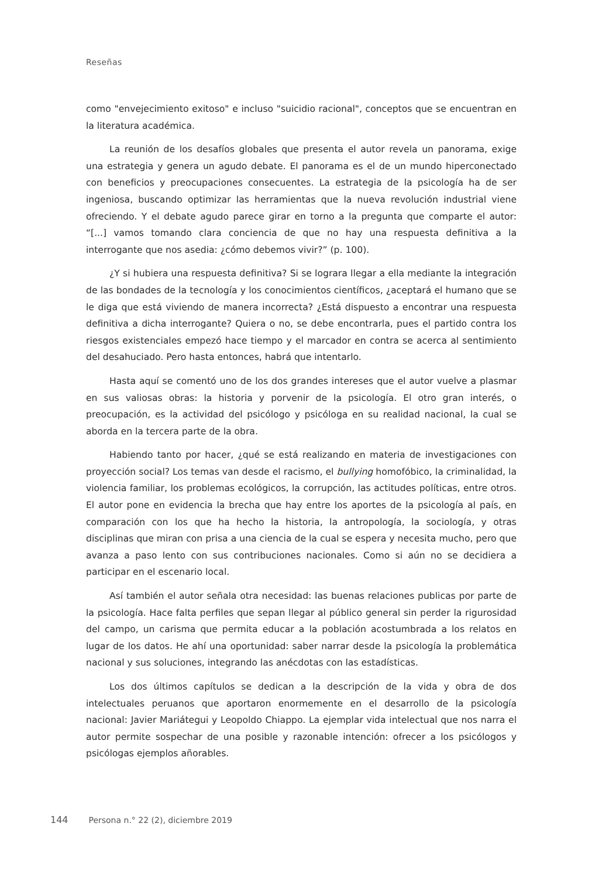Reseñas
como "envejecimiento exitoso" e incluso "suicidio racional", conceptos que se encuentran en la literatura académica.
La reunión de los desafíos globales que presenta el autor revela un panorama, exige una estrategia y genera un agudo debate. El panorama es el de un mundo hiperconectado con beneficios y preocupaciones consecuentes. La estrategia de la psicología ha de ser ingeniosa, buscando optimizar las herramientas que la nueva revolución industrial viene ofreciendo. Y el debate agudo parece girar en torno a la pregunta que comparte el autor: “[...] vamos tomando clara conciencia de que no hay una respuesta definitiva a la interrogante que nos asedia: ¿cómo debemos vivir?” (p. 100).
¿Y si hubiera una respuesta definitiva? Si se lograra llegar a ella mediante la integración de las bondades de la tecnología y los conocimientos científicos, ¿aceptará el humano que se le diga que está viviendo de manera incorrecta? ¿Está dispuesto a encontrar una respuesta definitiva a dicha interrogante? Quiera o no, se debe encontrarla, pues el partido contra los riesgos existenciales empezó hace tiempo y el marcador en contra se acerca al sentimiento del desahuciado. Pero hasta entonces, habrá que intentarlo.
Hasta aquí se comentó uno de los dos grandes intereses que el autor vuelve a plasmar en sus valiosas obras: la historia y porvenir de la psicología. El otro gran interés, o preocupación, es la actividad del psicólogo y psicóloga en su realidad nacional, la cual se aborda en la tercera parte de la obra.
Habiendo tanto por hacer, ¿qué se está realizando en materia de investigaciones con proyección social? Los temas van desde el racismo, el bullying homofóbico, la criminalidad, la violencia familiar, los problemas ecológicos, la corrupción, las actitudes políticas, entre otros. El autor pone en evidencia la brecha que hay entre los aportes de la psicología al país, en comparación con los que ha hecho la historia, la antropología, la sociología, y otras disciplinas que miran con prisa a una ciencia de la cual se espera y necesita mucho, pero que avanza a paso lento con sus contribuciones nacionales. Como si aún no se decidiera a participar en el escenario local.
Así también el autor señala otra necesidad: las buenas relaciones publicas por parte de la psicología. Hace falta perfiles que sepan llegar al público general sin perder la rigurosidad del campo, un carisma que permita educar a la población acostumbrada a los relatos en lugar de los datos. He ahí una oportunidad: saber narrar desde la psicología la problemática nacional y sus soluciones, integrando las anécdotas con las estadísticas.
Los dos últimos capítulos se dedican a la descripción de la vida y obra de dos intelectuales peruanos que aportaron enormemente en el desarrollo de la psicología nacional: Javier Mariátegui y Leopoldo Chiappo. La ejemplar vida intelectual que nos narra el autor permite sospechar de una posible y razonable intención: ofrecer a los psicólogos y psicólogas ejemplos añorables.
144 Persona n.° 22 (2), diciembre 2019